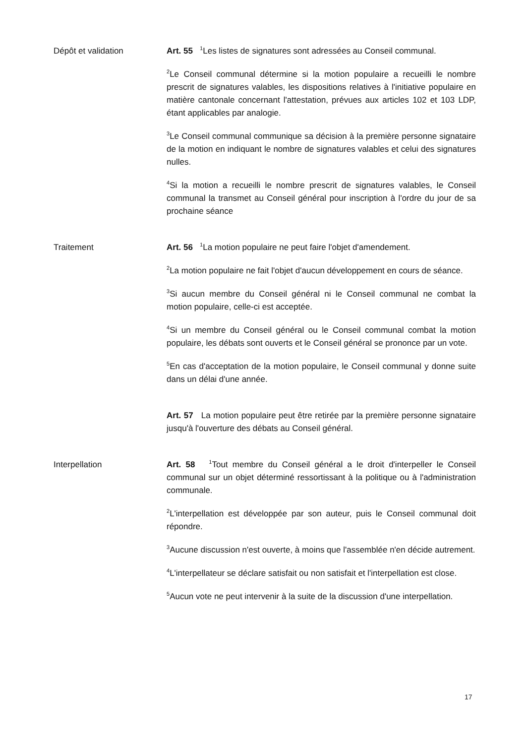Dépôt et validation Art. 55 <sup>1</sup>Les listes de signatures sont adressées au Conseil communal.
<sup>2</sup> Le Conseil communal détermine si la motion populaire a recueilli le nombre prescrit de signatures valables, les dispositions relatives à l'initiative populaire en matière cantonale concernant l'attestation, prévues aux articles 102 et 103 LDP, étant applicables par analogie.
<sup>3</sup> Le Conseil communal communique sa décision à la première personne signataire de la motion en indiquant le nombre de signatures valables et celui des signatures nulles.
<sup>4</sup> Si la motion a recueilli le nombre prescrit de signatures valables, le Conseil communal la transmet au Conseil général pour inscription à l'ordre du jour de sa prochaine séance
Traitement Art. 56 <sup>1</sup>La motion populaire ne peut faire l'objet d'amendement.
<sup>2</sup> La motion populaire ne fait l'objet d'aucun développement en cours de séance.
<sup>3</sup> Si aucun membre du Conseil général ni le Conseil communal ne combat la motion populaire, celle-ci est acceptée.
<sup>4</sup> Si un membre du Conseil général ou le Conseil communal combat la motion populaire, les débats sont ouverts et le Conseil général se prononce par un vote.
<sup>5</sup> En cas d'acceptation de la motion populaire, le Conseil communal y donne suite dans un délai d'une année.
Art. 57 La motion populaire peut être retirée par la première personne signataire jusqu'à l'ouverture des débats au Conseil général.
Interpellation Art. 58 <sup>1</sup>Tout membre du Conseil général a le droit d'interpeller le Conseil communal sur un objet déterminé ressortissant à la politique ou à l'administration communale.
<sup>2</sup> L'interpellation est développée par son auteur, puis le Conseil communal doit répondre.
<sup>3</sup> Aucune discussion n'est ouverte, à moins que l'assemblée n'en décide autrement.
<sup>4</sup> L'interpellateur se déclare satisfait ou non satisfait et l'interpellation est close.
<sup>5</sup> Aucun vote ne peut intervenir à la suite de la discussion d'une interpellation.
17